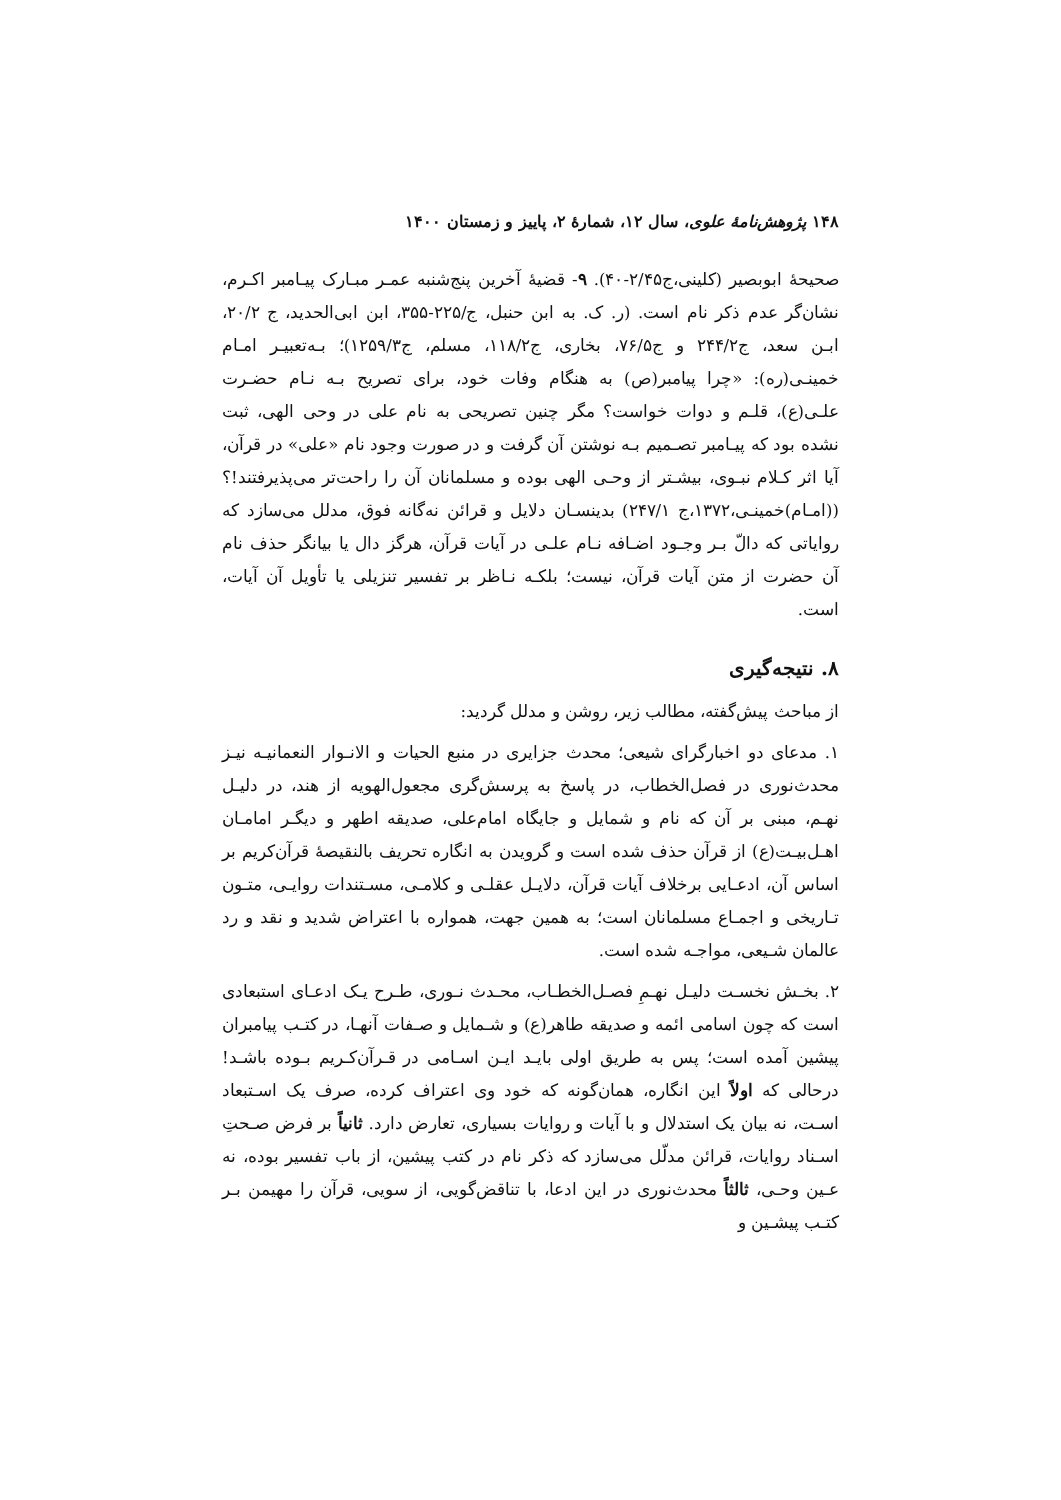۱۴۸ پژوهش‌نامهٔ علوی، سال ۱۲، شمارهٔ ۲، پاییز و زمستان ۱۴۰۰
صحیحهٔ ابوبصیر (کلینی،ج۲/۴۵-۴۰). ۹- قضیهٔ آخرین پنج‌شنبه عمـر مبـارک پیـامبر اکـرم، نشان‌گر عدم ذکر نام است. (ر. ک. به ابن حنبل، ج/۲۲۵-۳۵۵، ابن ابی‌الحدید، ج ۲۰/۲، ابـن سعد، ج۲۴۴/۲ و ج۷۶/۵، بخاری، ج۱۱۸/۲، مسلم، ج۱۲۵۹/۳)؛ بـه‌تعبیـر امـام خمینـی(ره): «چرا پیامبر(ص) به هنگام وفات خود، برای تصریح بـه نـام حضـرت علـی(ع)، قلـم و دوات خواست؟ مگر چنین تصریحی به نام علی در وحی الهی، ثبت نشده بود که پیـامبر تصـمیم بـه نوشتن آن گرفت و در صورت وجود نام «علی» در قرآن، آیا اثر کـلام نبـوی، بیشـتر از وحـی الهی بوده و مسلمانان آن را راحت‌تر می‌پذیرفتند!؟ ((امـام)خمینـی،۱۳۷۲،ج ۲۴۷/۱) بدینسـان دلایل و قرائن نه‌گانه فوق، مدلل می‌سازد که روایاتی که دالّ بـر وجـود اضـافه نـام علـی در آیات قرآن، هرگز دال یا بیانگر حذف نام آن حضرت از متن آیات قرآن، نیست؛ بلکـه نـاظر بر تفسیر تنزیلی یا تأویل آن آیات، است.
۸. نتیجه‌گیری
از مباحث پیش‌گفته، مطالب زیر، روشن و مدلل گردید:
۱. مدعای دو اخبارگرای شیعی؛ محدث جزایری در منبع الحیات و الانـوار النعمانیـه نیـز محدث‌نوری در فصل‌الخطاب، در پاسخ به پرسش‌گری مجعول‌الهویه از هند، در دلیـل نهـم، مبنی بر آن که نام و شمایل و جایگاه امام‌علی، صدیقه اطهر و دیگـر امامـان اهـل‌بیـت(ع) از قرآن حذف شده است و گرویدن به انگاره تحریف بالنقیصهٔ قرآن‌کریم بر اساس آن، ادعـایی برخلاف آیات قرآن، دلایـل عقلـی و کلامـی، مسـتندات روایـی، متـون تـاریخی و اجمـاع مسلمانان است؛ به همین جهت، همواره با اعتراض شدید و نقد و رد عالمان شـیعی، مواجـه شده است.
۲. بخـش نخسـت دلیـل نهـمِ فصـل‌الخطـاب، محـدث نـوری، طـرح یـک ادعـای استبعادی است که چون اسامی ائمه و صدیقه طاهر(ع) و شـمایل و صـفات آنهـا، در کتـب پیامبران پیشین آمده است؛ پس به طریق اولی بایـد ایـن اسـامی در قـرآن‌کـریم بـوده باشـد! درحالی که اولاً این انگاره، همان‌گونه که خود وی اعتراف کرده، صرف یک اسـتبعاد اسـت، نه بیان یک استدلال و با آیات و روایات بسیاری، تعارض دارد. ثانیاً بر فرض صـحتِ اسـناد روایات، قرائن مدلّل می‌سازد که ذکر نام در کتب پیشین، از باب تفسیر بوده، نه عـین وحـی، ثالثاً محدث‌نوری در این ادعا، با تناقض‌گویی، از سویی، قرآن را مهیمن بـر کتـب پیشـین و